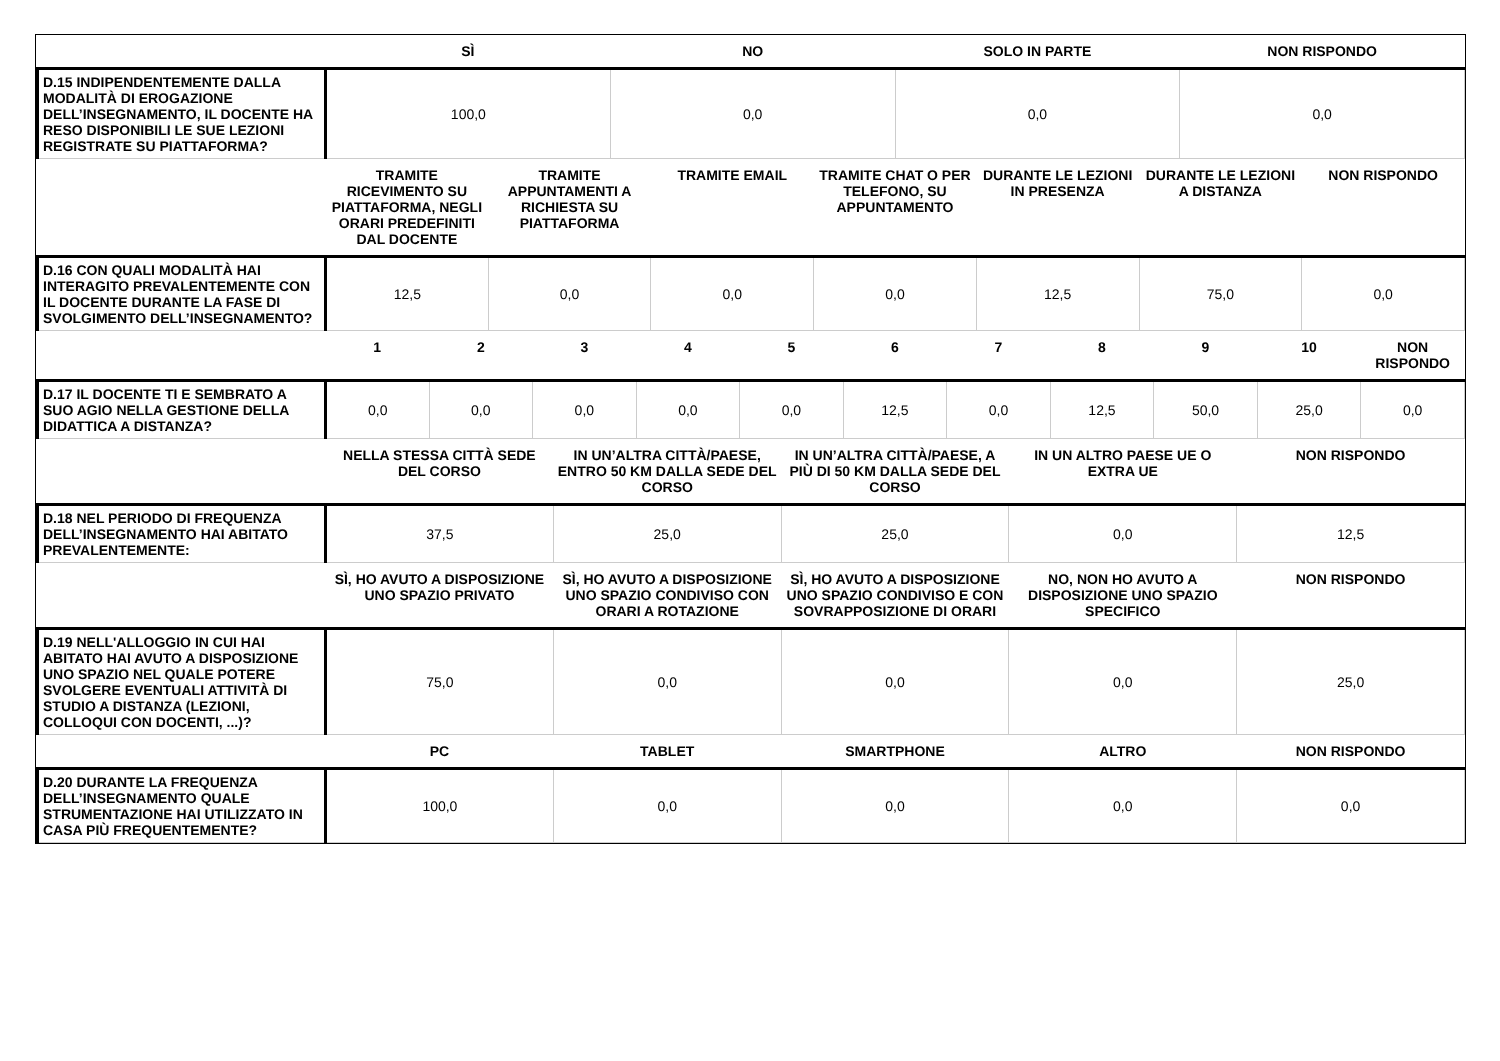| | SÌ | NO | SOLO IN PARTE | NON RISPONDO |
| --- | --- | --- | --- | --- |
| D.15 INDIPENDENTEMENTE DALLA MODALITÀ DI EROGAZIONE DELL’INSEGNAMENTO, IL DOCENTE HA RESO DISPONIBILI LE SUE LEZIONI REGISTRATE SU PIATTAFORMA? | 100,0 | 0,0 | 0,0 | 0,0 |
| | TRAMITE RICEVIMENTO SU PIATTAFORMA, NEGLI ORARI PREDEFINITI DAL DOCENTE | TRAMITE APPUNTAMENTI A RICHIESTA SU PIATTAFORMA | TRAMITE EMAIL | TRAMITE CHAT O PER TELEFONO, SU APPUNTAMENTO | DURANTE LE LEZIONI IN PRESENZA | DURANTE LE LEZIONI A DISTANZA | NON RISPONDO |
| --- | --- | --- | --- | --- | --- | --- | --- |
| D.16 CON QUALI MODALITÀ HAI INTERAGITO PREVALENTEMENTE CON IL DOCENTE DURANTE LA FASE DI SVOLGIMENTO DELL’INSEGNAMENTO? | 12,5 | 0,0 | 0,0 | 0,0 | 12,5 | 75,0 | 0,0 |
| | 1 | 2 | 3 | 4 | 5 | 6 | 7 | 8 | 9 | 10 | NON RISPONDO |
| --- | --- | --- | --- | --- | --- | --- | --- | --- | --- | --- | --- |
| D.17 IL DOCENTE TI E SEMBRATO A SUO AGIO NELLA GESTIONE DELLA DIDATTICA A DISTANZA? | 0,0 | 0,0 | 0,0 | 0,0 | 0,0 | 12,5 | 0,0 | 12,5 | 50,0 | 25,0 | 0,0 |
| | NELLA STESSA CITTÀ SEDE DEL CORSO | IN UN’ALTRA CITTÀ/PAESE, ENTRO 50 KM DALLA SEDE DEL CORSO | IN UN’ALTRA CITTÀ/PAESE, A PIÙ DI 50 KM DALLA SEDE DEL CORSO | IN UN ALTRO PAESE UE O EXTRA UE | NON RISPONDO |
| --- | --- | --- | --- | --- | --- |
| D.18 NEL PERIODO DI FREQUENZA DELL’INSEGNAMENTO HAI ABITATO PREVALENTEMENTE: | 37,5 | 25,0 | 25,0 | 0,0 | 12,5 |
| | SÌ, HO AVUTO A DISPOSIZIONE UNO SPAZIO PRIVATO | SÌ, HO AVUTO A DISPOSIZIONE UNO SPAZIO CONDIVISO CON ORARI A ROTAZIONE | SÌ, HO AVUTO A DISPOSIZIONE UNO SPAZIO CONDIVISO E CON SOVRAPPOSIZIONE DI ORARI | NO, NON HO AVUTO A DISPOSIZIONE UNO SPAZIO SPECIFICO | NON RISPONDO |
| --- | --- | --- | --- | --- | --- |
| D.19 NELL'ALLOGGIO IN CUI HAI ABITATO HAI AVUTO A DISPOSIZIONE UNO SPAZIO NEL QUALE POTERE SVOLGERE EVENTUALI ATTIVITÀ DI STUDIO A DISTANZA (LEZIONI, COLLOQUI CON DOCENTI, ...)? | 75,0 | 0,0 | 0,0 | 0,0 | 25,0 |
| | PC | TABLET | SMARTPHONE | ALTRO | NON RISPONDO |
| --- | --- | --- | --- | --- | --- |
| D.20 DURANTE LA FREQUENZA DELL’INSEGNAMENTO QUALE STRUMENTAZIONE HAI UTILIZZATO IN CASA PIÙ FREQUENTEMENTE? | 100,0 | 0,0 | 0,0 | 0,0 | 0,0 |